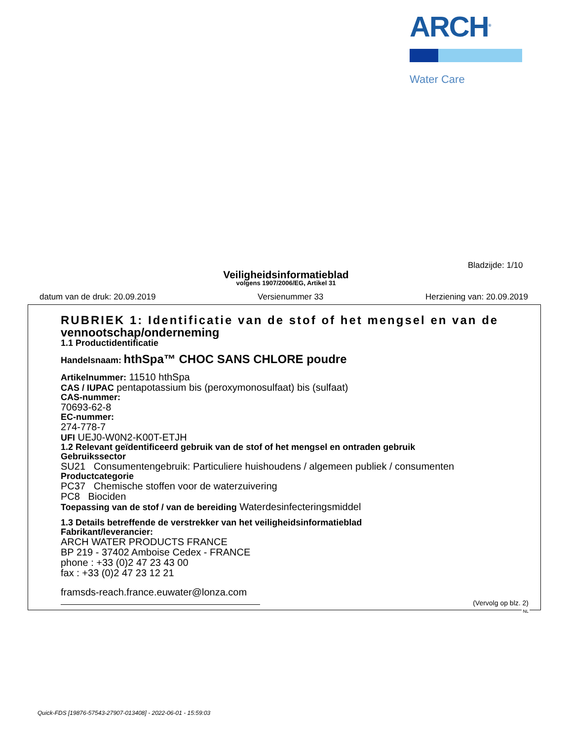ARCH<sup>®</sup>
Water Care
Bladzijde: 1/10
Veiligheidsinformatieblad
volgens 1907/2006/EG, Artikel 31
datum van de druk: 20.09.2019 Versienummer 33 Herziening van: 20.09.2019
RUBRIEK 1: Identificatie van de stof of het mengsel en van de vennootschap/onderneming
1.1 Productidentificatie
Handelsnaam: hthSpa™ CHOC SANS CHLORE poudre
Artikelnummer: 11510 hthSpa
CAS / IUPAC pentapotassium bis (peroxymonosulfaat) bis (sulfaat)
CAS-nummer:
70693-62-8
EC-nummer:
274-778-7
UFI UEJ0-W0N2-K00T-ETJH
1.2 Relevant geïdentificeerd gebruik van de stof of het mengsel en ontraden gebruik
Gebruikssector
SU21 Consumentengebruik: Particuliere huishoudens / algemeen publiek / consumenten
Productcategorie
PC37 Chemische stoffen voor de waterzuivering
PC8 Biociden
Toepassing van de stof / van de bereiding Waterdesinfecteringsmiddel
1.3 Details betreffende de verstrekker van het veiligheidsinformatieblad
Fabrikant/leverancier:
ARCH WATER PRODUCTS FRANCE
BP 219 - 37402 Amboise Cedex - FRANCE
phone : +33 (0)2 47 23 43 00
fax : +33 (0)2 47 23 12 21
framsds-reach.france.euwater@lonza.com
(Vervolg op blz. 2)
NL
Quick-FDS [19876-57543-27907-013408] - 2022-06-01 - 15:59:03